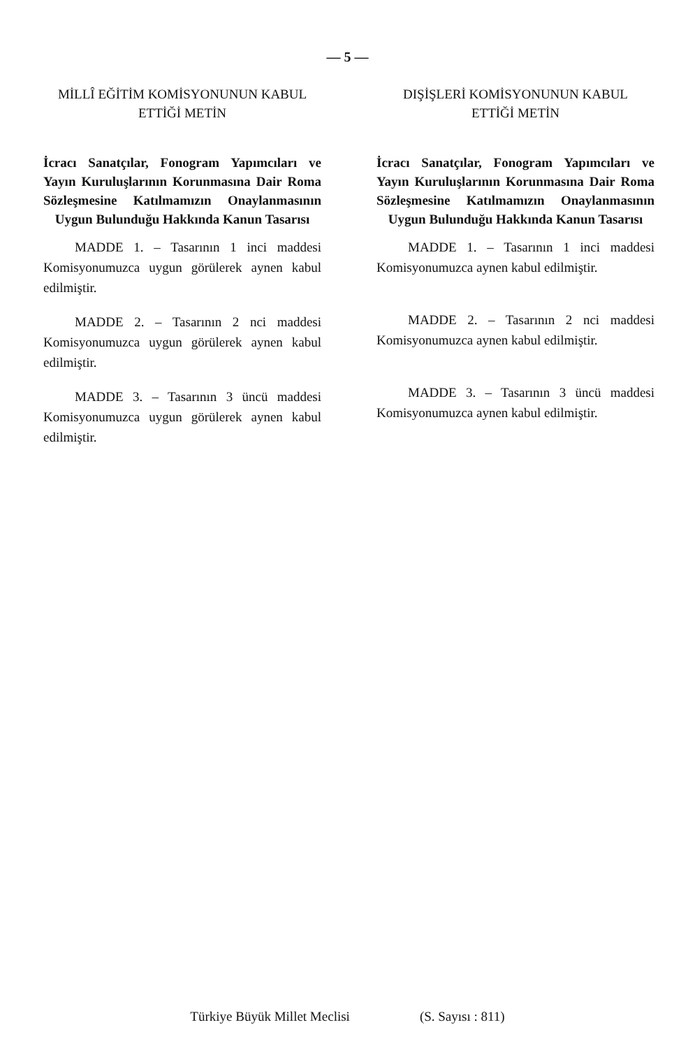— 5 —
MİLLÎ EĞİTİM KOMİSYONUNUN KABUL
ETTİĞİ METİN
İcracı Sanatçılar, Fonogram Yapımcıları ve Yayın Kuruluşlarının Korunmasına Dair Roma Sözleşmesine Katılmamızın Onaylanmasının Uygun Bulunduğu Hakkında Kanun Tasarısı
MADDE 1. – Tasarının 1 inci maddesi Komisyonumuzca uygun görülerek aynen kabul edilmiştir.
MADDE 2. – Tasarının 2 nci maddesi Komisyonumuzca uygun görülerek aynen kabul edilmiştir.
MADDE 3. – Tasarının 3 üncü maddesi Komisyonumuzca uygun görülerek aynen kabul edilmiştir.
DIŞİŞLERİ KOMİSYONUNUN KABUL
ETTİĞİ METİN
İcracı Sanatçılar, Fonogram Yapımcıları ve Yayın Kuruluşlarının Korunmasına Dair Roma Sözleşmesine Katılmamızın Onaylanmasının Uygun Bulunduğu Hakkında Kanun Tasarısı
MADDE 1. – Tasarının 1 inci maddesi Komisyonumuzca aynen kabul edilmiştir.
MADDE 2. – Tasarının 2 nci maddesi Komisyonumuzca aynen kabul edilmiştir.
MADDE 3. – Tasarının 3 üncü maddesi Komisyonumuzca aynen kabul edilmiştir.
Türkiye Büyük Millet Meclisi (S. Sayısı : 811)